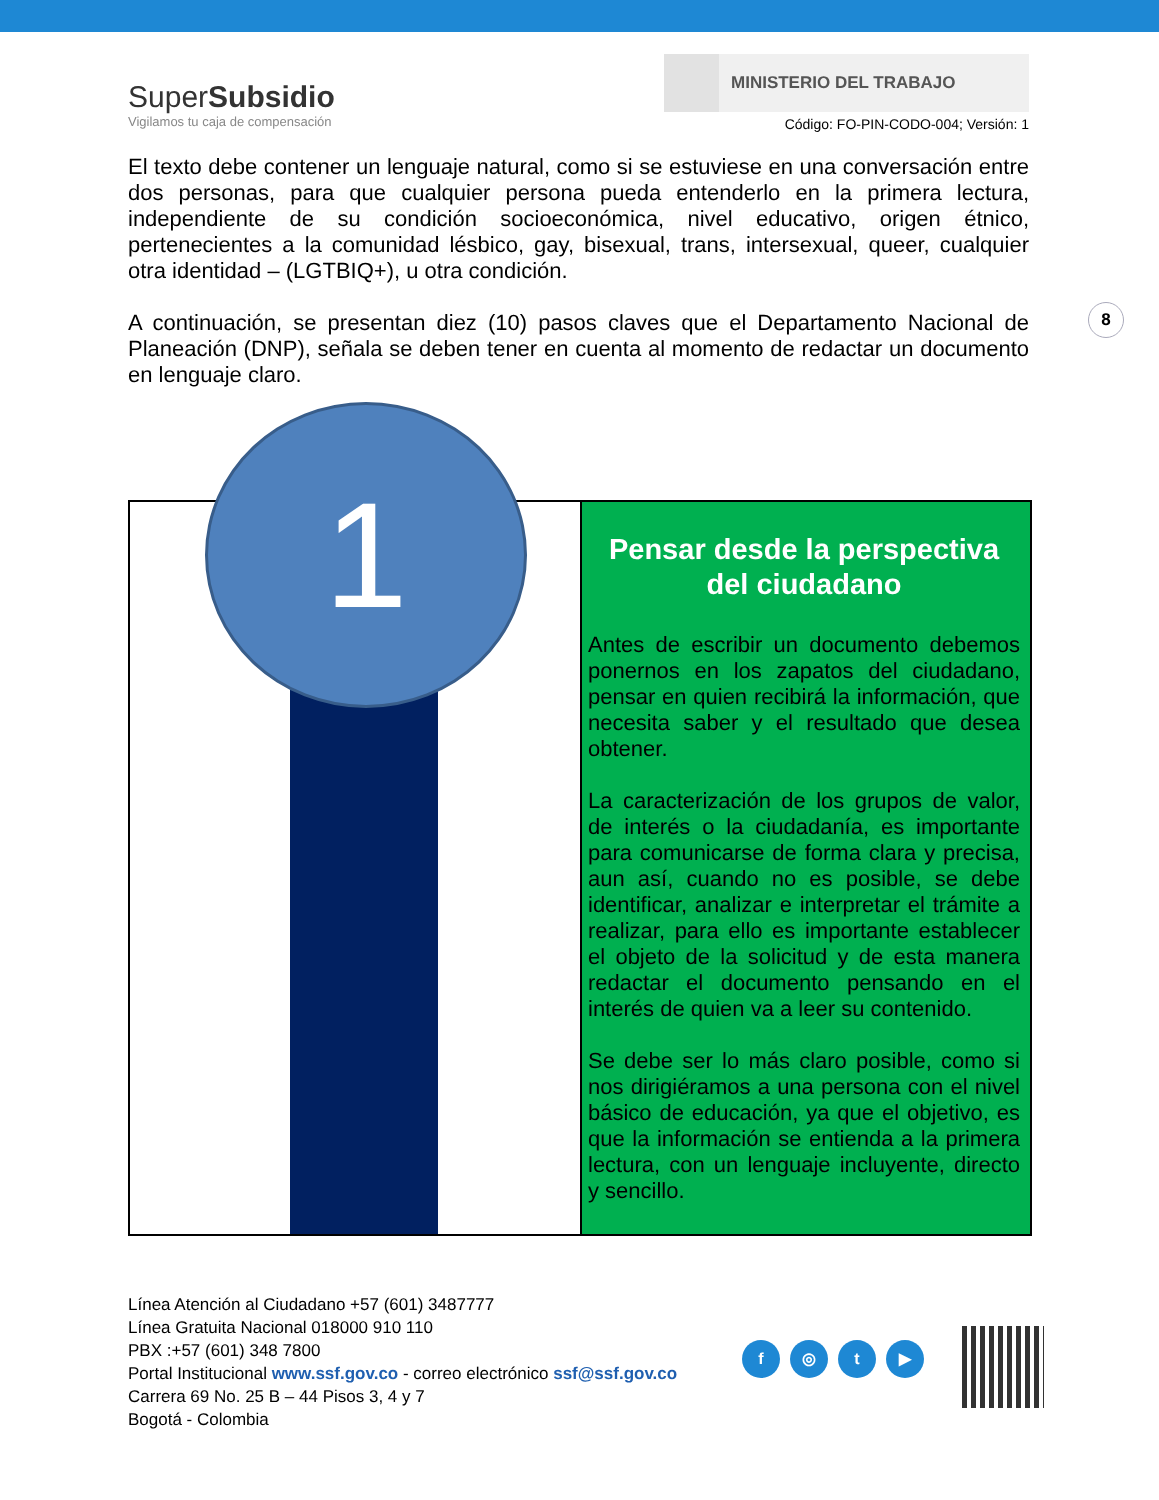SuperSubsidio
Vigilamos tu caja de compensación
MINISTERIO DEL TRABAJO
Código: FO-PIN-CODO-004; Versión: 1
El texto debe contener un lenguaje natural, como si se estuviese en una conversación entre dos personas, para que cualquier persona pueda entenderlo en la primera lectura, independiente de su condición socioeconómica, nivel educativo, origen étnico, pertenecientes a la comunidad lésbico, gay, bisexual, trans, intersexual, queer, cualquier otra identidad – (LGTBIQ+), u otra condición.
A continuación, se presentan diez (10) pasos claves que el Departamento Nacional de Planeación (DNP), señala se deben tener en cuenta al momento de redactar un documento en lenguaje claro.
8
1
Pensar desde la perspectiva del ciudadano
Antes de escribir un documento debemos ponernos en los zapatos del ciudadano, pensar en quien recibirá la información, que necesita saber y el resultado que desea obtener.
La caracterización de los grupos de valor, de interés o la ciudadanía, es importante para comunicarse de forma clara y precisa, aun así, cuando no es posible, se debe identificar, analizar e interpretar el trámite a realizar, para ello es importante establecer el objeto de la solicitud y de esta manera redactar el documento pensando en el interés de quien va a leer su contenido.
Se debe ser lo más claro posible, como si nos dirigiéramos a una persona con el nivel básico de educación, ya que el objetivo, es que la información se entienda a la primera lectura, con un lenguaje incluyente, directo y sencillo.
Línea Atención al Ciudadano +57 (601) 3487777
Línea Gratuita Nacional 018000 910 110
PBX :+57 (601) 348 7800
Portal Institucional www.ssf.gov.co - correo electrónico ssf@ssf.gov.co
Carrera 69 No. 25 B – 44 Pisos 3, 4 y 7
Bogotá - Colombia
f ◎ t ▶